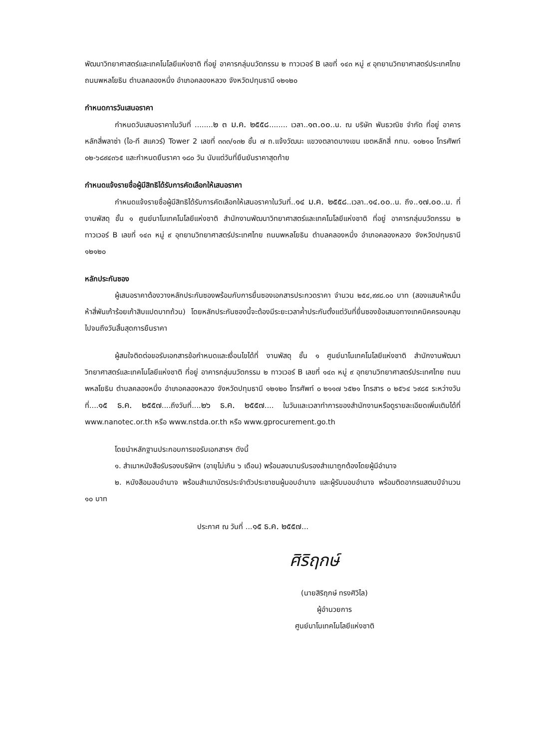พัฒนาวิทยาศาสตร์และเทคโนโลยีแห่งชาติ ที่อยู่ อาคารกลุ่มนวัตกรรม ๒ ทาวเวอร์ B เลขที่ ๑๔๓ หมู่ ๙ อุทยานวิทยาศาสตร์ประเทศไทย ถนนพหลโยธิน ตำบลคลองหนึ่ง อำเภอคลองหลวง จังหวัดปทุมธานี ๑๒๑๒๐
กำหนดการวันเสนอราคา
กำหนดวันเสนอราคาในวันที่ ........๒ ๓ ม.ค. ๒๕๕๘........ เวลา..๑๓.๐๐..น. ณ บริษัท พันธวณิช จำกัด ที่อยู่ อาคารหลักสี่พลาซ่า (ไอ-ที สแควร์) Tower 2 เลขที่ ๓๓๓/๑๓๒ ชั้น ๗ ถ.แจ้งวัฒนะ แขวงตลาดบางเขน เขตหลักสี่ กทม. ๑๐๒๑๐ โทรศัพท์ ๐๒-๖๘๙๔๓๖๕ และกำหนดยืนราคา ๑๘๐ วัน นับแต่วันที่ยืนยันราคาสุดท้าย
กำหนดแจ้งรายชื่อผู้มีสิทธิได้รับการคัดเลือกให้เสนอราคา
กำหนดแจ้งรายชื่อผู้มีสิทธิได้รับการคัดเลือกให้เสนอราคาในวันที่..๑๔ ม.ค. ๒๕๕๘..เวลา..๑๔.๐๐..น. ถึง..๑๗.๐๐..น. ที่งานพัสดุ ชั้น ๑ ศูนย์นาโนเทคโนโลยีแห่งชาติ สำนักงานพัฒนาวิทยาศาสตร์และเทคโนโลยีแห่งชาติ ที่อยู่ อาคารกลุ่มนวัตกรรม ๒ ทาวเวอร์ B เลขที่ ๑๔๓ หมู่ ๙ อุทยานวิทยาศาสตร์ประเทศไทย ถนนพหลโยธิน ตำบลคลองหนึ่ง อำเภอคลองหลวง จังหวัดปทุมธานี ๑๒๑๒๐
หลักประกันซอง
ผู้เสนอราคาต้องวางหลักประกันซองพร้อมกับการยื่นซองเอกสารประกวดราคา จำนวน ๒๕๔,๙๙๘.๐๐ บาท (สองแสนห้าหมื่นห้าสี่พันเก้าร้อยเก้าสิบแปดบาทถ้วน) โดยหลักประกันซองนี้จะต้องมีระยะเวลาค้ำประกันตั้งแต่วันที่ยื่นซองข้อเสนอทางเทคนิคครอบคลุมไปจนถึงวันสิ้นสุดการยืนราคา
ผู้สนใจติดต่อขอรับเอกสารข้อกำหนดและเงื่อนไขได้ที่ งานพัสดุ ชั้น ๑ ศูนย์นาโนเทคโนโลยีแห่งชาติ สำนักงานพัฒนาวิทยาศาสตร์และเทคโนโลยีแห่งชาติ ที่อยู่ อาคารกลุ่มนวัตกรรม ๒ ทาวเวอร์ B เลขที่ ๑๔๓ หมู่ ๙ อุทยานวิทยาศาสตร์ประเทศไทย ถนนพหลโยธิน ตำบลคลองหนึ่ง อำเภอคลองหลวง จังหวัดปทุมธานี ๑๒๑๒๐ โทรศัพท์ ๐ ๒๑๑๗ ๖๕๒๑ โทรสาร ๐ ๒๕๖๔ ๖๙๘๕ ระหว่างวันที่....๑๕ ธ.ค. ๒๕๕๗....ถึงวันที่....๒๖ ธ.ค. ๒๕๕๗.... ในวันและเวลาทำการของสำนักงานหรือดูรายละเอียดเพิ่มเติมได้ที่ www.nanotec.or.th หรือ www.nstda.or.th หรือ www.gprocurement.go.th
โดยนำหลักฐานประกอบการขอรับเอกสารฯ ดังนี้
๑. สำเนาหนังสือรับรองบริษัทฯ (อายุไม่เกิน ๖ เดือน) พร้อมลงนามรับรองสำเนาถูกต้องโดยผู้มีอำนาจ
๒. หนังสือมอบอำนาจ พร้อมสำเนาบัตรประจำตัวประชาชนผู้มอบอำนาจ และผู้รับมอบอำนาจ พร้อมติดอากรแสตมป์จำนวน ๑๐ บาท
ประกาศ ณ วันที่ ...๑๕ ธ.ค. ๒๕๕๗...
ศิริฤกษ์
(นายสิริฤกษ์ ทรงศิวิไล)
ผู้อำนวยการ
ศูนย์นาโนเทคโนโลยีแห่งชาติ